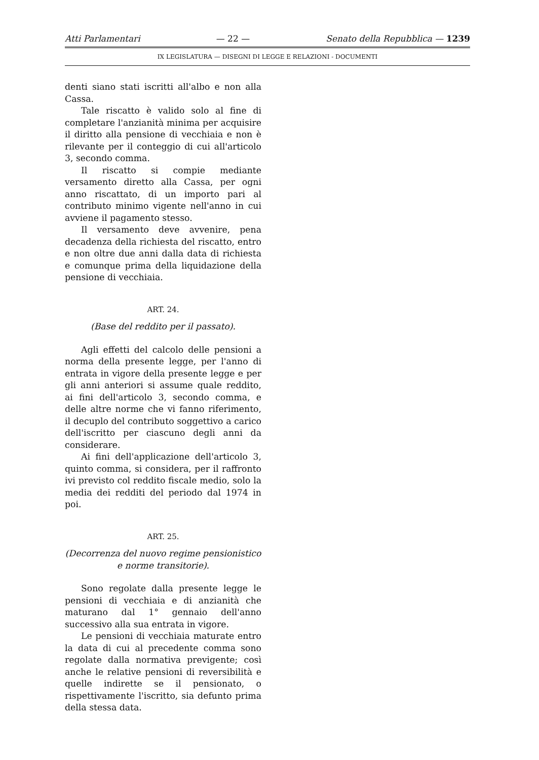Atti Parlamentari — 22 — Senato della Repubblica — 1239
IX LEGISLATURA — DISEGNI DI LEGGE E RELAZIONI - DOCUMENTI
denti siano stati iscritti all'albo e non alla Cassa.
Tale riscatto è valido solo al fine di completare l'anzianità minima per acquisire il diritto alla pensione di vecchiaia e non è rilevante per il conteggio di cui all'articolo 3, secondo comma.
Il riscatto si compie mediante versamento diretto alla Cassa, per ogni anno riscattato, di un importo pari al contributo minimo vigente nell'anno in cui avviene il pagamento stesso.
Il versamento deve avvenire, pena decadenza della richiesta del riscatto, entro e non oltre due anni dalla data di richiesta e comunque prima della liquidazione della pensione di vecchiaia.
ART. 24.
(Base del reddito per il passato).
Agli effetti del calcolo delle pensioni a norma della presente legge, per l'anno di entrata in vigore della presente legge e per gli anni anteriori si assume quale reddito, ai fini dell'articolo 3, secondo comma, e delle altre norme che vi fanno riferimento, il decuplo del contributo soggettivo a carico dell'iscritto per ciascuno degli anni da considerare.
Ai fini dell'applicazione dell'articolo 3, quinto comma, si considera, per il raffronto ivi previsto col reddito fiscale medio, solo la media dei redditi del periodo dal 1974 in poi.
ART. 25.
(Decorrenza del nuovo regime pensionistico e norme transitorie).
Sono regolate dalla presente legge le pensioni di vecchiaia e di anzianità che maturano dal 1° gennaio dell'anno successivo alla sua entrata in vigore.
Le pensioni di vecchiaia maturate entro la data di cui al precedente comma sono regolate dalla normativa previgente; così anche le relative pensioni di reversibilità e quelle indirette se il pensionato, o rispettivamente l'iscritto, sia defunto prima della stessa data.